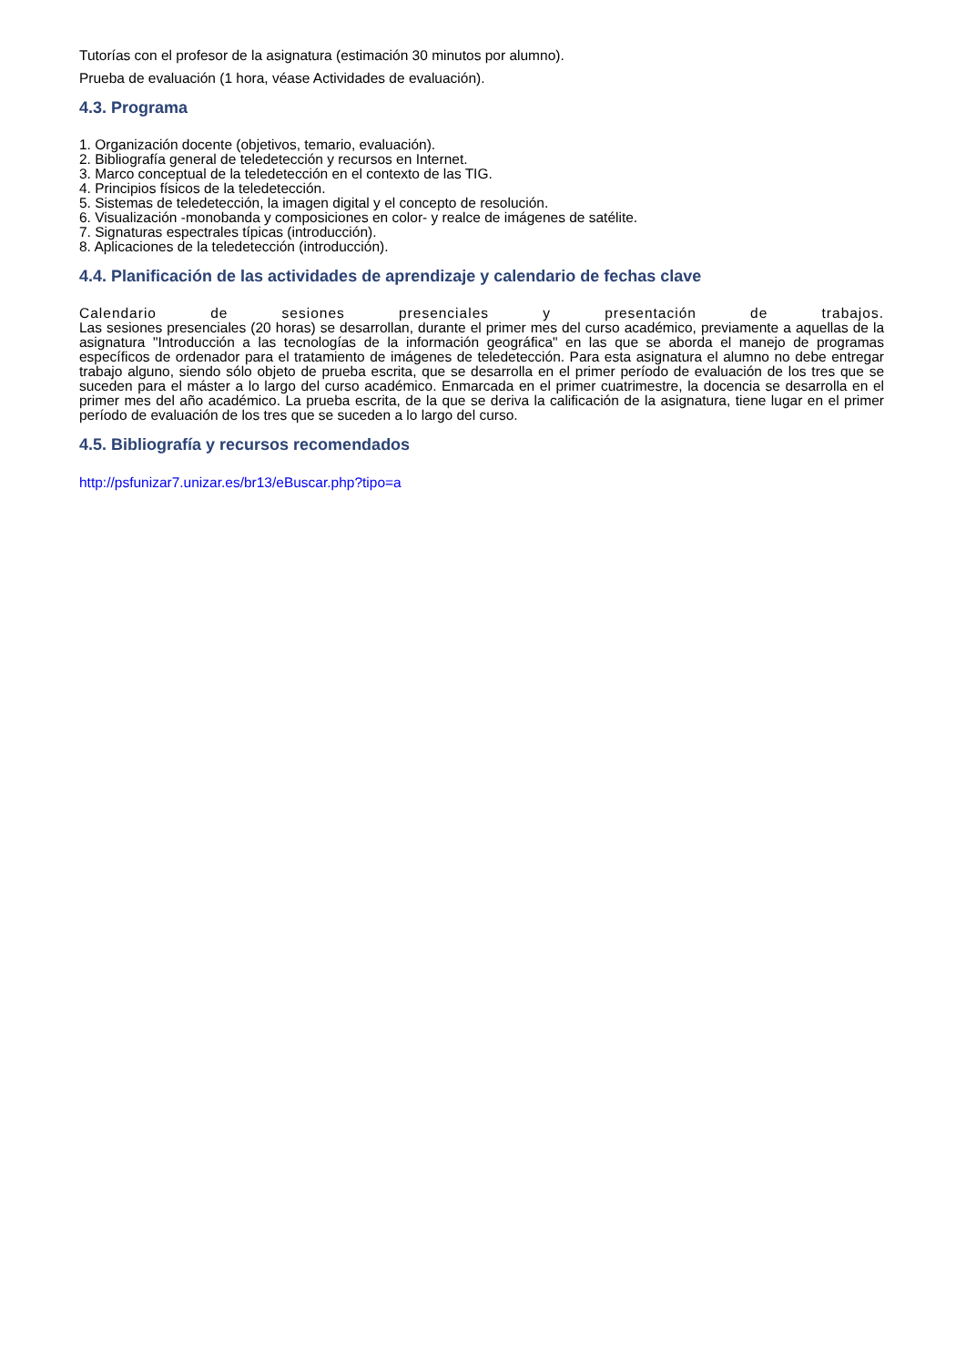Tutorías con el profesor de la asignatura (estimación 30 minutos por alumno).
Prueba de evaluación (1 hora, véase Actividades de evaluación).
4.3. Programa
1. Organización docente (objetivos, temario, evaluación).
2. Bibliografía general de teledetección y recursos en Internet.
3. Marco conceptual de la teledetección en el contexto de las TIG.
4. Principios físicos de la teledetección.
5. Sistemas de teledetección, la imagen digital y el concepto de resolución.
6. Visualización -monobanda y composiciones en color- y realce de imágenes de satélite.
7. Signaturas espectrales típicas (introducción).
8. Aplicaciones de la teledetección (introducción).
4.4. Planificación de las actividades de aprendizaje y calendario de fechas clave
Calendario de sesiones presenciales y presentación de trabajos.
Las sesiones presenciales (20 horas) se desarrollan, durante el primer mes del curso académico, previamente a aquellas de la asignatura "Introducción a las tecnologías de la información geográfica" en las que se aborda el manejo de programas específicos de ordenador para el tratamiento de imágenes de teledetección. Para esta asignatura el alumno no debe entregar trabajo alguno, siendo sólo objeto de prueba escrita, que se desarrolla en el primer período de evaluación de los tres que se suceden para el máster a lo largo del curso académico. Enmarcada en el primer cuatrimestre, la docencia se desarrolla en el primer mes del año académico. La prueba escrita, de la que se deriva la calificación de la asignatura, tiene lugar en el primer período de evaluación de los tres que se suceden a lo largo del curso.
4.5. Bibliografía y recursos recomendados
http://psfunizar7.unizar.es/br13/eBuscar.php?tipo=a